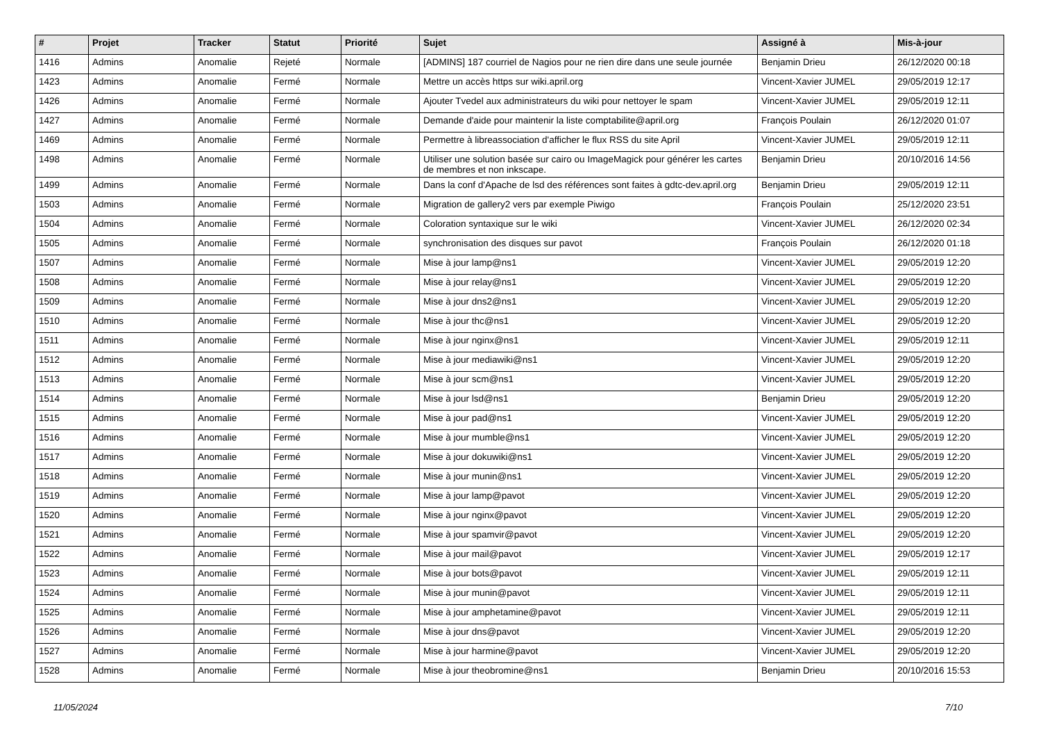| # | Projet | Tracker | Statut | Priorité | Sujet | Assigné à | Mis-à-jour |
| --- | --- | --- | --- | --- | --- | --- | --- |
| 1416 | Admins | Anomalie | Rejeté | Normale | [ADMINS] 187 courriel de Nagios pour ne rien dire dans une seule journée | Benjamin Drieu | 26/12/2020 00:18 |
| 1423 | Admins | Anomalie | Fermé | Normale | Mettre un accès https sur wiki.april.org | Vincent-Xavier JUMEL | 29/05/2019 12:17 |
| 1426 | Admins | Anomalie | Fermé | Normale | Ajouter Tvedel aux administrateurs du wiki pour nettoyer le spam | Vincent-Xavier JUMEL | 29/05/2019 12:11 |
| 1427 | Admins | Anomalie | Fermé | Normale | Demande d'aide pour maintenir la liste comptabilite@april.org | François Poulain | 26/12/2020 01:07 |
| 1469 | Admins | Anomalie | Fermé | Normale | Permettre à libreassociation d'afficher le flux RSS du site April | Vincent-Xavier JUMEL | 29/05/2019 12:11 |
| 1498 | Admins | Anomalie | Fermé | Normale | Utiliser une solution basée sur cairo ou ImageMagick pour générer les cartes de membres et non inkscape. | Benjamin Drieu | 20/10/2016 14:56 |
| 1499 | Admins | Anomalie | Fermé | Normale | Dans la conf d'Apache de lsd des références sont faites à gdtc-dev.april.org | Benjamin Drieu | 29/05/2019 12:11 |
| 1503 | Admins | Anomalie | Fermé | Normale | Migration de gallery2 vers par exemple Piwigo | François Poulain | 25/12/2020 23:51 |
| 1504 | Admins | Anomalie | Fermé | Normale | Coloration syntaxique sur le wiki | Vincent-Xavier JUMEL | 26/12/2020 02:34 |
| 1505 | Admins | Anomalie | Fermé | Normale | synchronisation des disques sur pavot | François Poulain | 26/12/2020 01:18 |
| 1507 | Admins | Anomalie | Fermé | Normale | Mise à jour lamp@ns1 | Vincent-Xavier JUMEL | 29/05/2019 12:20 |
| 1508 | Admins | Anomalie | Fermé | Normale | Mise à jour relay@ns1 | Vincent-Xavier JUMEL | 29/05/2019 12:20 |
| 1509 | Admins | Anomalie | Fermé | Normale | Mise à jour dns2@ns1 | Vincent-Xavier JUMEL | 29/05/2019 12:20 |
| 1510 | Admins | Anomalie | Fermé | Normale | Mise à jour thc@ns1 | Vincent-Xavier JUMEL | 29/05/2019 12:20 |
| 1511 | Admins | Anomalie | Fermé | Normale | Mise à jour nginx@ns1 | Vincent-Xavier JUMEL | 29/05/2019 12:11 |
| 1512 | Admins | Anomalie | Fermé | Normale | Mise à jour mediawiki@ns1 | Vincent-Xavier JUMEL | 29/05/2019 12:20 |
| 1513 | Admins | Anomalie | Fermé | Normale | Mise à jour scm@ns1 | Vincent-Xavier JUMEL | 29/05/2019 12:20 |
| 1514 | Admins | Anomalie | Fermé | Normale | Mise à jour lsd@ns1 | Benjamin Drieu | 29/05/2019 12:20 |
| 1515 | Admins | Anomalie | Fermé | Normale | Mise à jour pad@ns1 | Vincent-Xavier JUMEL | 29/05/2019 12:20 |
| 1516 | Admins | Anomalie | Fermé | Normale | Mise à jour mumble@ns1 | Vincent-Xavier JUMEL | 29/05/2019 12:20 |
| 1517 | Admins | Anomalie | Fermé | Normale | Mise à jour dokuwiki@ns1 | Vincent-Xavier JUMEL | 29/05/2019 12:20 |
| 1518 | Admins | Anomalie | Fermé | Normale | Mise à jour munin@ns1 | Vincent-Xavier JUMEL | 29/05/2019 12:20 |
| 1519 | Admins | Anomalie | Fermé | Normale | Mise à jour lamp@pavot | Vincent-Xavier JUMEL | 29/05/2019 12:20 |
| 1520 | Admins | Anomalie | Fermé | Normale | Mise à jour nginx@pavot | Vincent-Xavier JUMEL | 29/05/2019 12:20 |
| 1521 | Admins | Anomalie | Fermé | Normale | Mise à jour spamvir@pavot | Vincent-Xavier JUMEL | 29/05/2019 12:20 |
| 1522 | Admins | Anomalie | Fermé | Normale | Mise à jour mail@pavot | Vincent-Xavier JUMEL | 29/05/2019 12:17 |
| 1523 | Admins | Anomalie | Fermé | Normale | Mise à jour bots@pavot | Vincent-Xavier JUMEL | 29/05/2019 12:11 |
| 1524 | Admins | Anomalie | Fermé | Normale | Mise à jour munin@pavot | Vincent-Xavier JUMEL | 29/05/2019 12:11 |
| 1525 | Admins | Anomalie | Fermé | Normale | Mise à jour amphetamine@pavot | Vincent-Xavier JUMEL | 29/05/2019 12:11 |
| 1526 | Admins | Anomalie | Fermé | Normale | Mise à jour dns@pavot | Vincent-Xavier JUMEL | 29/05/2019 12:20 |
| 1527 | Admins | Anomalie | Fermé | Normale | Mise à jour harmine@pavot | Vincent-Xavier JUMEL | 29/05/2019 12:20 |
| 1528 | Admins | Anomalie | Fermé | Normale | Mise à jour theobromine@ns1 | Benjamin Drieu | 20/10/2016 15:53 |
11/05/2024 7/10